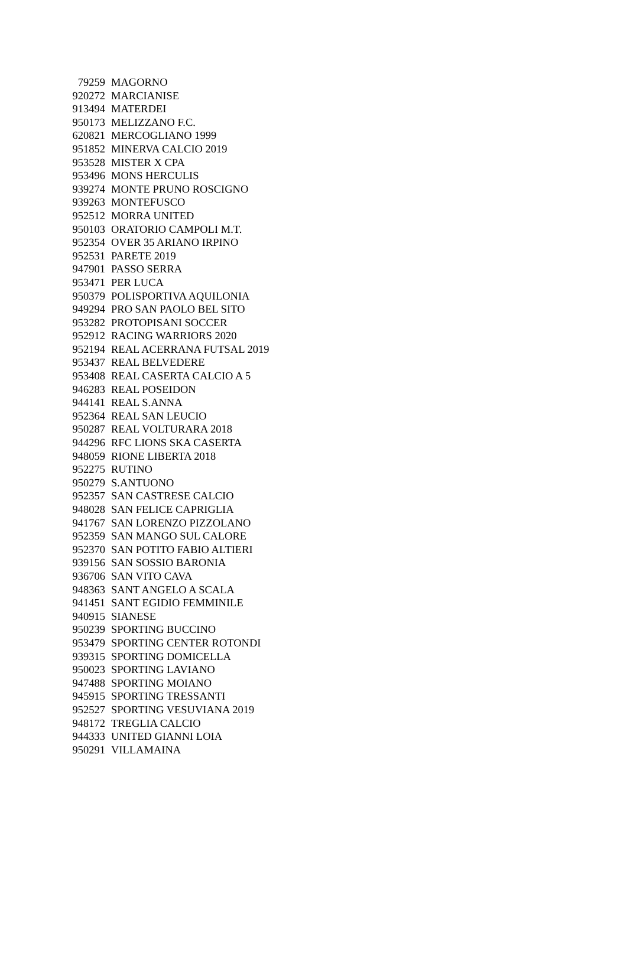| 79259 | MAGORNO |
| 920272 | MARCIANISE |
| 913494 | MATERDEI |
| 950173 | MELIZZANO F.C. |
| 620821 | MERCOGLIANO 1999 |
| 951852 | MINERVA CALCIO 2019 |
| 953528 | MISTER X CPA |
| 953496 | MONS HERCULIS |
| 939274 | MONTE PRUNO ROSCIGNO |
| 939263 | MONTEFUSCO |
| 952512 | MORRA UNITED |
| 950103 | ORATORIO CAMPOLI M.T. |
| 952354 | OVER 35 ARIANO IRPINO |
| 952531 | PARETE 2019 |
| 947901 | PASSO SERRA |
| 953471 | PER LUCA |
| 950379 | POLISPORTIVA AQUILONIA |
| 949294 | PRO SAN PAOLO BEL SITO |
| 953282 | PROTOPISANI SOCCER |
| 952912 | RACING WARRIORS 2020 |
| 952194 | REAL ACERRANA FUTSAL 2019 |
| 953437 | REAL BELVEDERE |
| 953408 | REAL CASERTA CALCIO A 5 |
| 946283 | REAL POSEIDON |
| 944141 | REAL S.ANNA |
| 952364 | REAL SAN LEUCIO |
| 950287 | REAL VOLTURARA 2018 |
| 944296 | RFC LIONS SKA CASERTA |
| 948059 | RIONE LIBERTA 2018 |
| 952275 | RUTINO |
| 950279 | S.ANTUONO |
| 952357 | SAN CASTRESE CALCIO |
| 948028 | SAN FELICE CAPRIGLIA |
| 941767 | SAN LORENZO PIZZOLANO |
| 952359 | SAN MANGO SUL CALORE |
| 952370 | SAN POTITO FABIO ALTIERI |
| 939156 | SAN SOSSIO BARONIA |
| 936706 | SAN VITO CAVA |
| 948363 | SANT ANGELO A SCALA |
| 941451 | SANT EGIDIO FEMMINILE |
| 940915 | SIANESE |
| 950239 | SPORTING BUCCINO |
| 953479 | SPORTING CENTER ROTONDI |
| 939315 | SPORTING DOMICELLA |
| 950023 | SPORTING LAVIANO |
| 947488 | SPORTING MOIANO |
| 945915 | SPORTING TRESSANTI |
| 952527 | SPORTING VESUVIANA 2019 |
| 948172 | TREGLIA CALCIO |
| 944333 | UNITED GIANNI LOIA |
| 950291 | VILLAMAINA |